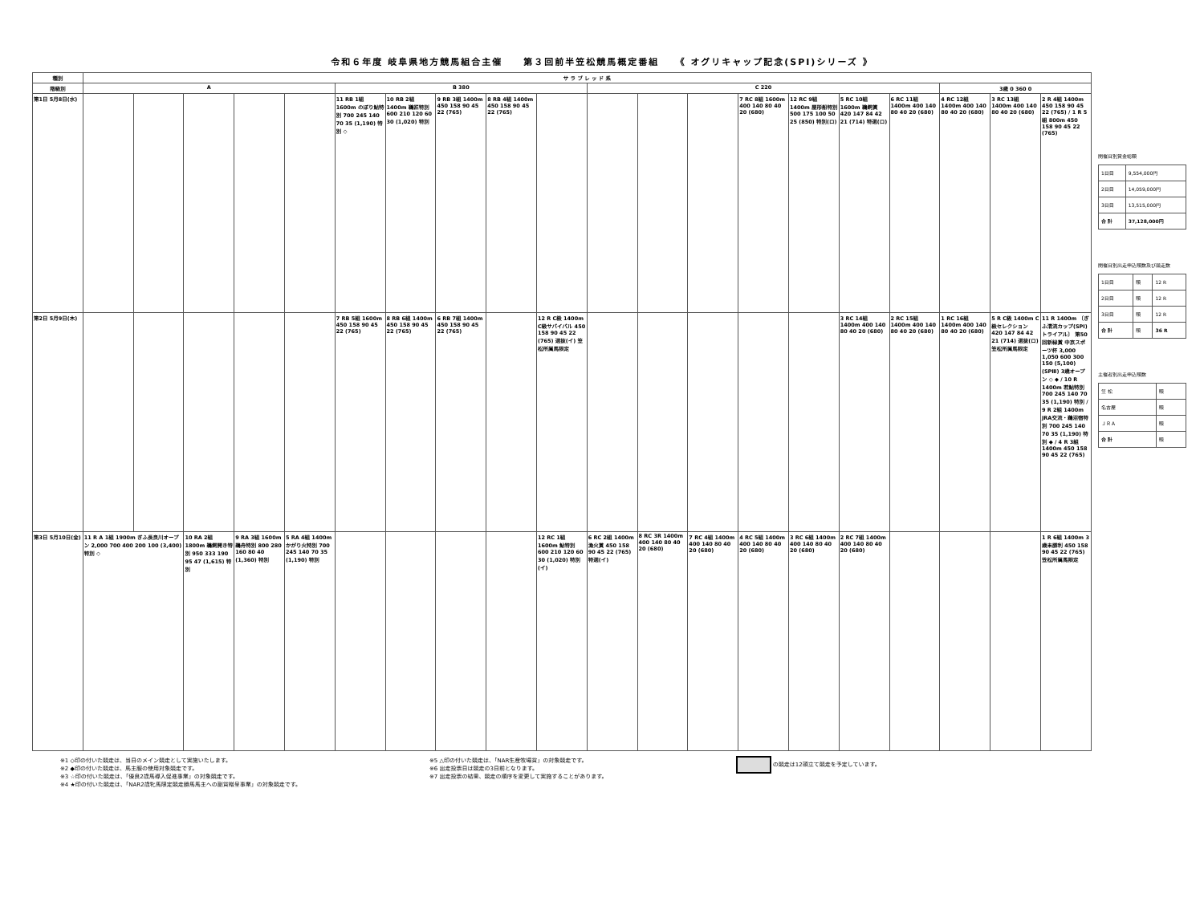令和６年度 岐阜県地方競馬組合主催　　第３回前半笠松競馬概定番組　　《 オグリキャップ記念(SPⅠ)シリーズ 》
| 種別 | サ ラ ブ レ ッ ド 系 | | | | | | | | | | | | | | | | | | | |
| --- | --- | --- | --- | --- | --- | --- | --- | --- | --- | --- | --- | --- | --- | --- | --- | --- | --- | --- | --- | --- |
| 階級別 | A | | | | | B 380 | | | | | C 220 | | | | | | | 3歳 0 360 0 | | |
| 第1日 5月8日(水) | | | | | | 11 RB 1組 1600m のぼり鮎特別 700 245 140 70 35 (1,190) 特別 ◇ | 10 RB 2組 1400m 鵜匠特別 600 210 120 60 30 (1,020) 特別 | 9 RB 3組 1400m 450 158 90 45 22 (765) | 8 RB 4組 1400m 450 158 90 45 22 (765) | | | | | 7 RC 8組 1600m 400 140 80 40 20 (680) | 12 RC 9組 1400m 屋形船特別 500 175 100 50 25 (850) 特別(ロ) | 5 RC 10組 1600m 鵜飼賞 420 147 84 42 21 (714) 特選(ロ) | 6 RC 11組 1400m 400 140 80 40 20 (680) | 4 RC 12組 1400m 400 140 80 40 20 (680) | 3 RC 13組 1400m 400 140 80 40 20 (680) | 2 R 4組 1400m 450 158 90 45 22 (765) / 1 R 5組 800m 450 158 90 45 22 (765) |
| 第2日 5月9日(木) | | | | | | 7 RB 5組 1600m 450 158 90 45 22 (765) | 8 RB 6組 1400m 450 158 90 45 22 (765) | 6 RB 7組 1400m 450 158 90 45 22 (765) | | 12 R C級 1400m C級サバイバル 450 158 90 45 22 (765) 選抜(イ) 笠松所属馬限定 | | | | | | 3 RC 14組 1400m 400 140 80 40 20 (680) | 2 RC 15組 1400m 400 140 80 40 20 (680) | 1 RC 16組 1400m 400 140 80 40 20 (680) | 5 R C級 1400m C級セレクション 420 147 84 42 21 (714) 選抜(ロ) 笠松所属馬限定 | 11 R 1400m 〔ぎふ清流カップ(SPⅠ)トライアル〕 第50回新緑賞 中京スポーツ杯 3,000 1,050 600 300 150 (5,100) (SPⅢ) 3歳オープン ◇ ◆ / 10 R 1400m 若鮎特別 700 245 140 70 35 (1,190) 特別 / 9 R 2組 1400m JRA交流・鵜沼宿特別 700 245 140 70 35 (1,190) 特別 ◆ / 4 R 3組 1400m 450 158 90 45 22 (765) |
| 第3日 5月10日(金) | 11 R A 1組 1900m ぎふ長良川オープン 2,000 700 400 200 100 (3,400) 特別 ◇ | | 10 RA 2組 1800m 鵜飼開き特別 950 333 190 95 47 (1,615) 特別 | 9 RA 3組 1600m 鵜舟特別 800 280 160 80 40 (1,360) 特別 | 5 RA 4組 1400m かがり火特別 700 245 140 70 35 (1,190) 特別 | | | | | 12 RC 1組 1600m 鮎特別 600 210 120 60 30 (1,020) 特別(イ) | 6 RC 2組 1400m 漁火賞 450 158 90 45 22 (765) 特選(イ) | 8 RC 3R 1400m 400 140 80 40 20 (680) | 7 RC 4組 1400m 400 140 80 40 20 (680) | 4 RC 5組 1400m 400 140 80 40 20 (680) | 3 RC 6組 1400m 400 140 80 40 20 (680) | 2 RC 7組 1400m 400 140 80 40 20 (680) | | | | 1 R 6組 1400m 3歳未勝利 450 158 90 45 22 (765) 笠松所属馬限定 |
開催日別賞金総額
| 1日目 | 9,554,000円 |
| 2日目 | 14,059,000円 |
| 3日目 | 13,515,000円 |
| 合 計 | 37,128,000円 |
開催日別出走申込頭数及び競走数
| 1日目 | 頭 | 12 R |
| 2日目 | 頭 | 12 R |
| 3日目 | 頭 | 12 R |
| 合 計 | 頭 | 36 R |
主催者別出走申込頭数
| 笠 松 | 頭 |
| 名古屋 | 頭 |
| ＪＲＡ | 頭 |
| 合 計 | 頭 |
※1 ◇印の付いた競走は、当日のメイン競走として実施いたします。
※2 ◆印の付いた競走は、馬主服の使用対象競走です。
※3 ☆印の付いた競走は、「優良2歳馬導入促進事業」の対象競走です。
※4 ★印の付いた競走は、「NAR2歳牝馬限定競走勝馬馬主への副賞贈呈事業」の対象競走です。
※5 △印の付いた競走は、「NAR生産牧場賞」の対象競走です。
※6 出走投票日は競走の3日前となります。
※7 出走投票の結果、競走の順序を変更して実施することがあります。
の競走は12頭立て競走を予定しています。